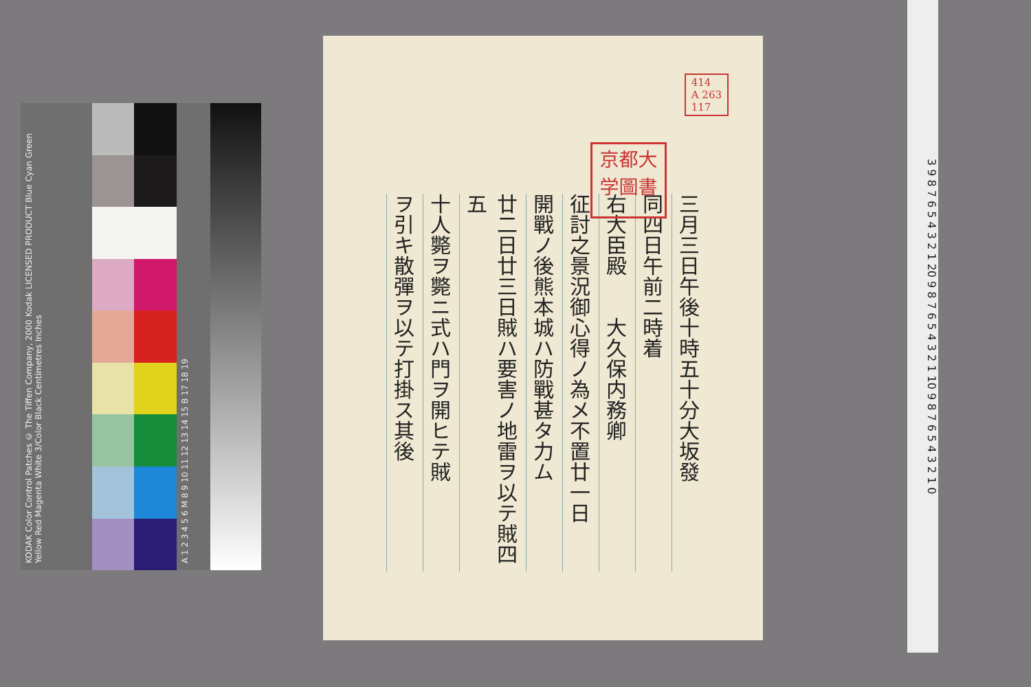KODAK Color Control Patches © The Tiffen Company, 2000 Kodak LICENSED PRODUCT Blue Cyan Green Yellow Red Magenta White 3/Color Black Centimetres Inches
A 1 2 3 4 5 6 M 8 9 10 11 12 13 14 15 B 17 18 19
414
A 263
117
京都大学圖書
三月三日午後十時五十分大坂發
同四日午前二時着
右大臣殿　　大久保内務卿
征討之景況御心得ノ為メ不置廿一日
開戰ノ後熊本城ハ防戰甚タ力ム
廿二日廿三日賊ハ要害ノ地雷ヲ以テ賊四五
十人斃ヲ斃ニ式ハ門ヲ開ヒテ賊
ヲ引キ散彈ヲ以テ打掛ス其後
3 9 8 7 6 5 4 3 2 1 20 9 8 7 6 5 4 3 2 1 10 9 8 7 6 5 4 3 2 1 0